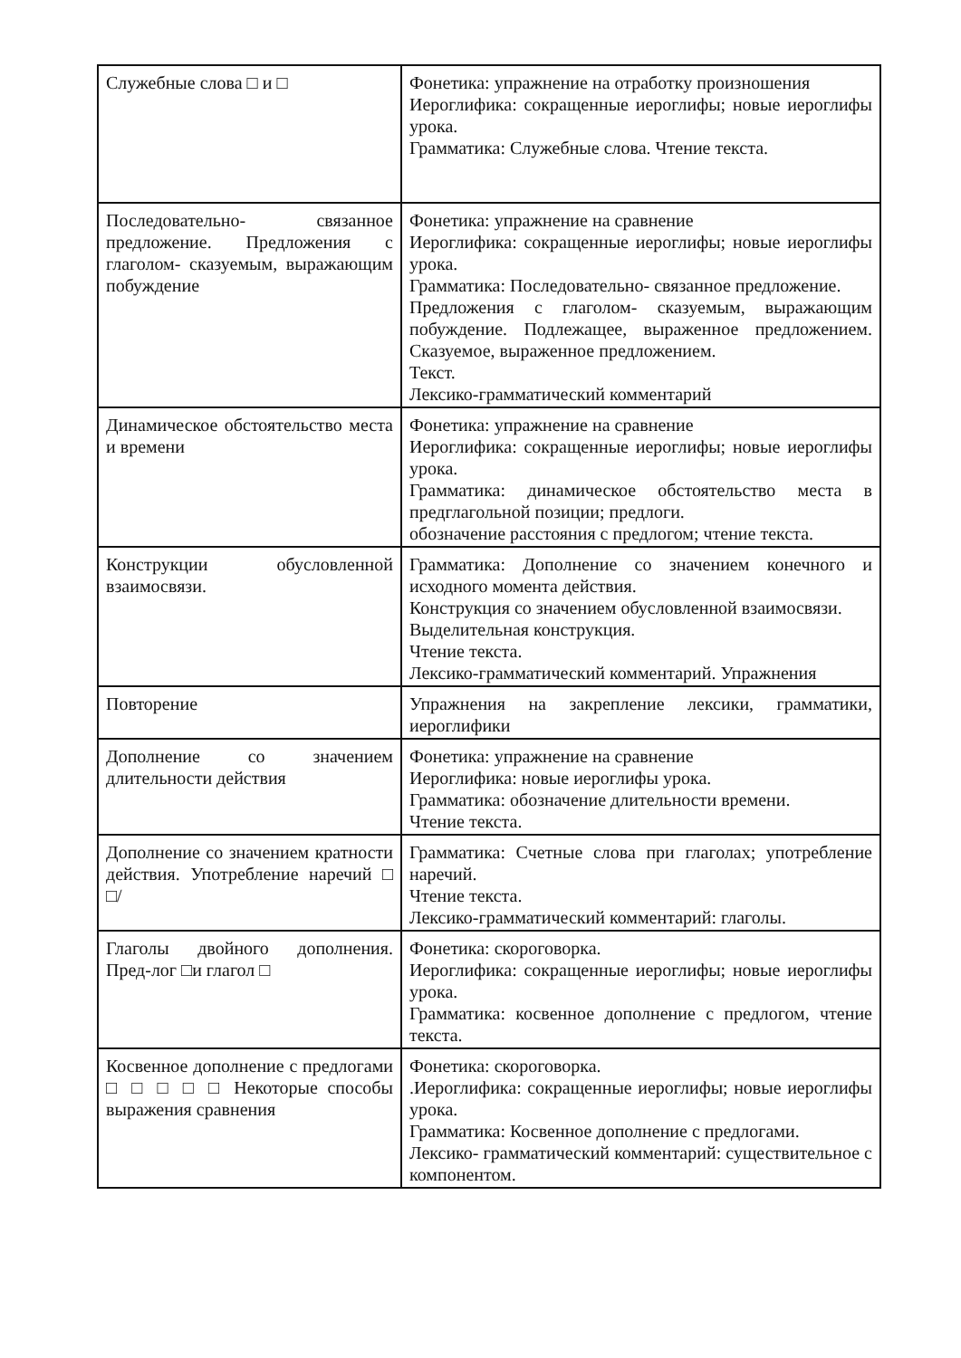| Служебные слова □ и □ | Фонетика: упражнение на отработку произношения Иероглифика: сокращенные иероглифы; новые иероглифы урока. Грамматика: Служебные слова. Чтение текста. |
| Последовательно- связанное предложение. Предложения с глаголом- сказуемым, выражающим побуждение | Фонетика: упражнение на сравнение Иероглифика: сокращенные иероглифы; новые иероглифы урока. Грамматика: Последовательно- связанное предложение. Предложения с глаголом- сказуемым, выражающим побуждение. Подлежащее, выраженное предложением. Сказуемое, выраженное предложением. Текст. Лексико-грамматический комментарий |
| Динамическое обстоятельство места и времени | Фонетика: упражнение на сравнение Иероглифика: сокращенные иероглифы; новые иероглифы урока. Грамматика: динамическое обстоятельство места в предглагольной позиции; предлоги. обозначение расстояния с предлогом; чтение текста. |
| Конструкции обусловленной взаимосвязи. | Грамматика: Дополнение со значением конечного и исходного момента действия. Конструкция со значением обусловленной взаимосвязи. Выделительная конструкция. Чтение текста. Лексико-грамматический комментарий. Упражнения |
| Повторение | Упражнения на закрепление лексики, грамматики, иероглифики |
| Дополнение со значением длительности действия | Фонетика: упражнение на сравнение Иероглифика: новые иероглифы урока. Грамматика: обозначение длительности времени. Чтение текста. |
| Дополнение со значением кратности действия. Употребление наречий □ □/ | Грамматика: Счетные слова при глаголах; употребление наречий. Чтение текста. Лексико-грамматический комментарий: глаголы. |
| Глаголы двойного дополнения. Пред-лог □и глагол □ | Фонетика: скороговорка. Иероглифика: сокращенные иероглифы; новые иероглифы урока. Грамматика: косвенное дополнение с предлогом, чтение текста. |
| Косвенное дополнение с предлогами □ □ □ □ □ Некоторые способы выражения сравнения | Фонетика: скороговорка. .Иероглифика: сокращенные иероглифы; новые иероглифы урока. Грамматика: Косвенное дополнение с предлогами. Лексико- грамматический комментарий: существительное с компонентом. |